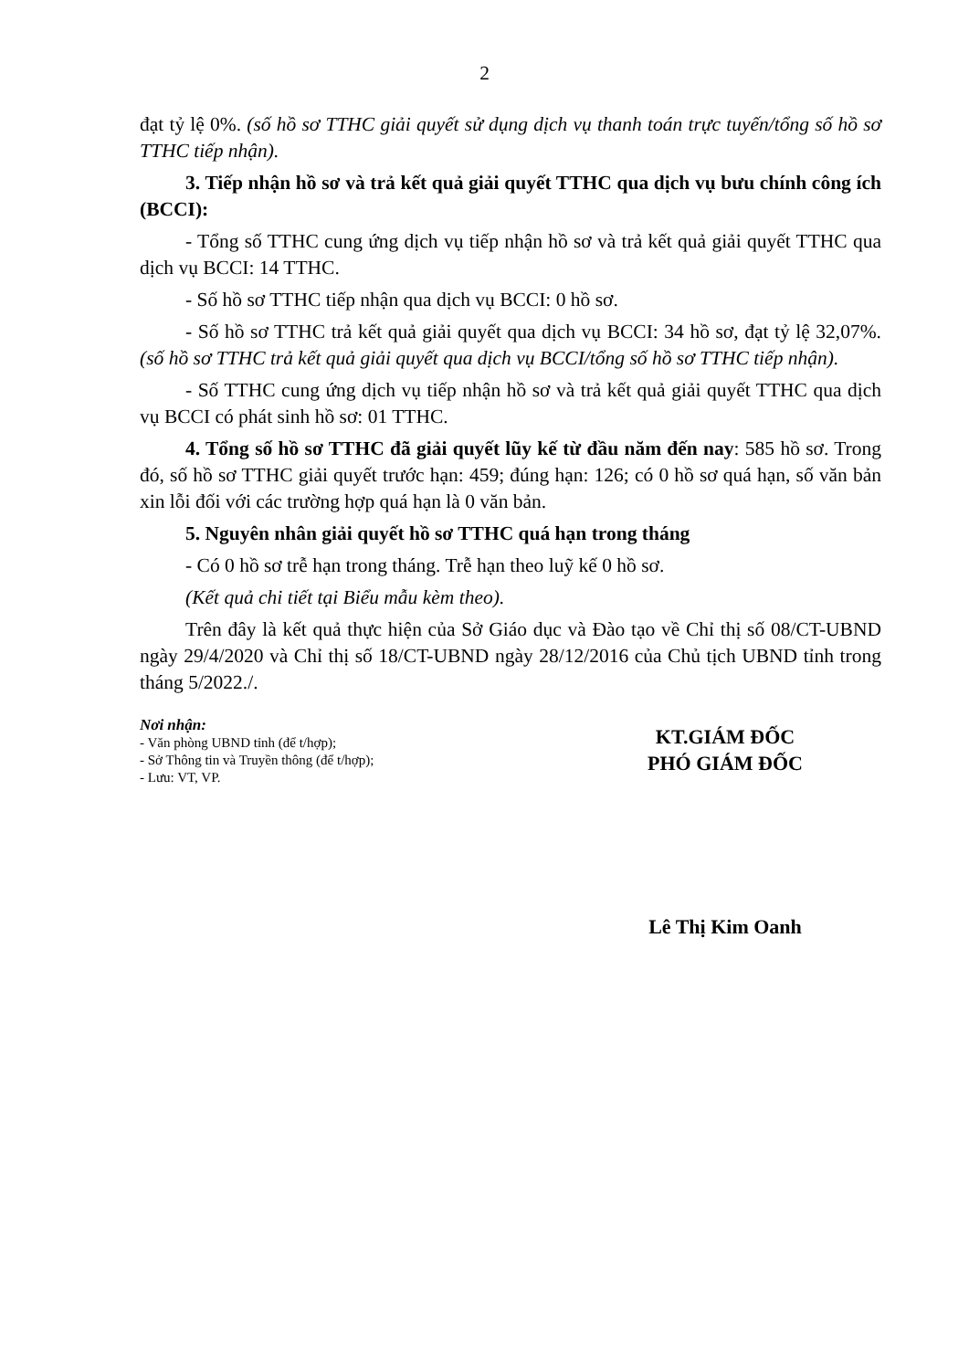2
đạt tỷ lệ 0%. (số hồ sơ TTHC giải quyết sử dụng dịch vụ thanh toán trực tuyến/tổng số hồ sơ TTHC tiếp nhận).
3. Tiếp nhận hồ sơ và trả kết quả giải quyết TTHC qua dịch vụ bưu chính công ích (BCCI):
- Tổng số TTHC cung ứng dịch vụ tiếp nhận hồ sơ và trả kết quả giải quyết TTHC qua dịch vụ BCCI: 14 TTHC.
- Số hồ sơ TTHC tiếp nhận qua dịch vụ BCCI: 0 hồ sơ.
- Số hồ sơ TTHC trả kết quả giải quyết qua dịch vụ BCCI: 34 hồ sơ, đạt tỷ lệ 32,07%. (số hồ sơ TTHC trả kết quả giải quyết qua dịch vụ BCCI/tổng số hồ sơ TTHC tiếp nhận).
- Số TTHC cung ứng dịch vụ tiếp nhận hồ sơ và trả kết quả giải quyết TTHC qua dịch vụ BCCI có phát sinh hồ sơ: 01 TTHC.
4. Tổng số hồ sơ TTHC đã giải quyết lũy kế từ đầu năm đến nay: 585 hồ sơ. Trong đó, số hồ sơ TTHC giải quyết trước hạn: 459; đúng hạn: 126; có 0 hồ sơ quá hạn, số văn bản xin lỗi đối với các trường hợp quá hạn là 0 văn bản.
5. Nguyên nhân giải quyết hồ sơ TTHC quá hạn trong tháng
- Có 0 hồ sơ trễ hạn trong tháng. Trễ hạn theo luỹ kế 0 hồ sơ.
(Kết quả chi tiết tại Biểu mẫu kèm theo).
Trên đây là kết quả thực hiện của Sở Giáo dục và Đào tạo về Chỉ thị số 08/CT-UBND ngày 29/4/2020 và Chỉ thị số 18/CT-UBND ngày 28/12/2016 của Chủ tịch UBND tỉnh trong tháng 5/2022./.
Nơi nhận:
- Văn phòng UBND tỉnh (để t/hợp);
- Sở Thông tin và Truyền thông (để t/hợp);
- Lưu: VT, VP.
KT.GIÁM ĐỐC
PHÓ GIÁM ĐỐC
Lê Thị Kim Oanh